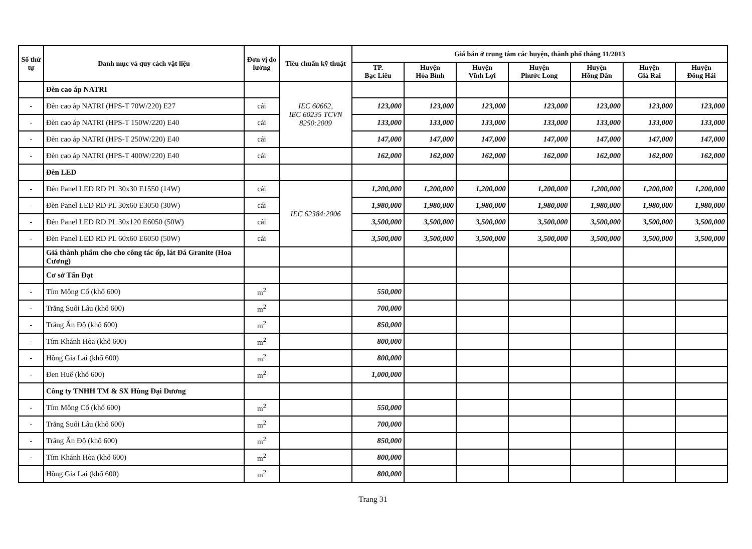| Số thứ tự | Danh mục và quy cách vật liệu | Đơn vị đo lường | Tiêu chuẩn kỹ thuật | Giá bán ở trung tâm các huyện, thành phố tháng 11/2013 | | | | | | |
| --- | --- | --- | --- | --- | --- | --- | --- | --- | --- | --- |
| | | | | TP. Bạc Liêu | Huyện Hòa Bình | Huyện Vĩnh Lợi | Huyện Phước Long | Huyện Hồng Dân | Huyện Giá Rai | Huyện Đông Hải |
| | Đèn cao áp NATRI | | IEC 60662, IEC 60235 TCVN 8250:2009 | | | | | | | |
| - | Đèn cao áp NATRI (HPS-T 70W/220) E27 | cái | | 123,000 | 123,000 | 123,000 | 123,000 | 123,000 | 123,000 | 123,000 |
| - | Đèn cao áp NATRI (HPS-T 150W/220) E40 | cái | | 133,000 | 133,000 | 133,000 | 133,000 | 133,000 | 133,000 | 133,000 |
| - | Đèn cao áp NATRI (HPS-T 250W/220) E40 | cái | | 147,000 | 147,000 | 147,000 | 147,000 | 147,000 | 147,000 | 147,000 |
| - | Đèn cao áp NATRI (HPS-T 400W/220) E40 | cái | | 162,000 | 162,000 | 162,000 | 162,000 | 162,000 | 162,000 | 162,000 |
| | Đèn LED | | | | | | | | | |
| - | Đèn Panel LED RD PL 30x30 E1550 (14W) | cái | IEC 62384:2006 | 1,200,000 | 1,200,000 | 1,200,000 | 1,200,000 | 1,200,000 | 1,200,000 | 1,200,000 |
| - | Đèn Panel LED RD PL 30x60 E3050 (30W) | cái | | 1,980,000 | 1,980,000 | 1,980,000 | 1,980,000 | 1,980,000 | 1,980,000 | 1,980,000 |
| - | Đèn Panel LED RD PL 30x120 E6050 (50W) | cái | | 3,500,000 | 3,500,000 | 3,500,000 | 3,500,000 | 3,500,000 | 3,500,000 | 3,500,000 |
| - | Đèn Panel LED RD PL 60x60 E6050 (50W) | cái | | 3,500,000 | 3,500,000 | 3,500,000 | 3,500,000 | 3,500,000 | 3,500,000 | 3,500,000 |
| | Giá thành phẩm cho cho công tác ốp, lát Đá Granite (Hoa Cương) | | | | | | | | | |
| | Cơ sở Tấn Đạt | | | | | | | | | |
| - | Tím Mông Cổ (khổ 600) | m<sup>2</sup> | | 550,000 | | | | | | |
| - | Trắng Suối Lâu (khổ 600) | m<sup>2</sup> | | 700,000 | | | | | | |
| - | Trắng Ấn Độ (khổ 600) | m<sup>2</sup> | | 850,000 | | | | | | |
| - | Tím Khánh Hòa (khổ 600) | m<sup>2</sup> | | 800,000 | | | | | | |
| - | Hồng Gia Lai (khổ 600) | m<sup>2</sup> | | 800,000 | | | | | | |
| - | Đen Huế (khổ 600) | m<sup>2</sup> | | 1,000,000 | | | | | | |
| | Công ty TNHH TM & SX Hùng Đại Dương | | | | | | | | | |
| - | Tím Mông Cổ (khổ 600) | m<sup>2</sup> | | 550,000 | | | | | | |
| - | Trắng Suối Lâu (khổ 600) | m<sup>2</sup> | | 700,000 | | | | | | |
| - | Trắng Ấn Độ (khổ 600) | m<sup>2</sup> | | 850,000 | | | | | | |
| - | Tím Khánh Hòa (khổ 600) | m<sup>2</sup> | | 800,000 | | | | | | |
| | Hồng Gia Lai (khổ 600) | m<sup>2</sup> | | 800,000 | | | | | | |
Trang 31